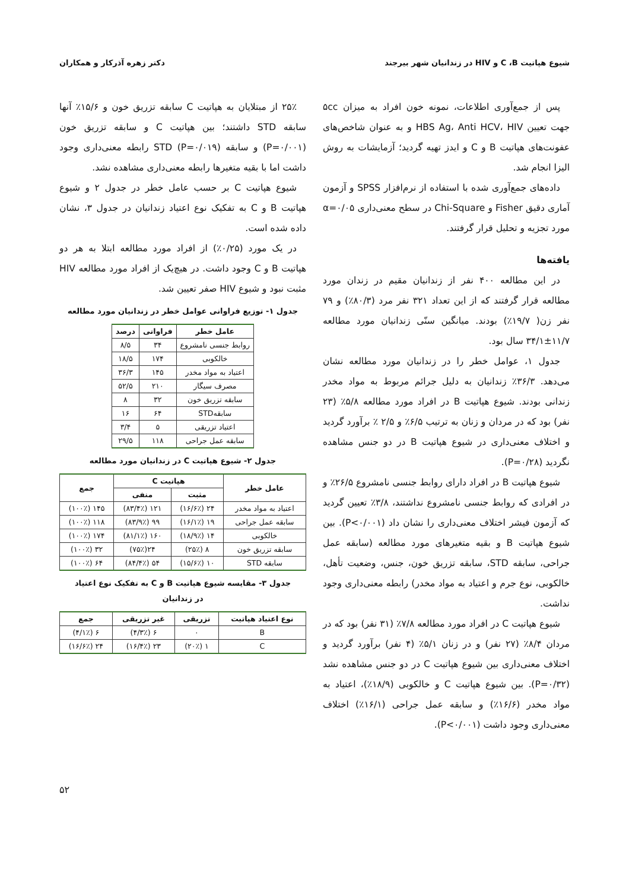شیوع هپاتیت C ،B و HIV در زندانیان شهر بیرجند دکتر زهره آذرکار و همکاران
پس از جمع‌آوری اطلاعات، نمونه خون افراد به میزان ۵cc جهت تعیین HBS Ag، Anti HCV، HIV و به عنوان شاخص‌های عفونت‌های هپاتیت B و C و ایدز تهیه گردید؛ آزمایشات به روش الیزا انجام شد.
داده‌های جمع‌آوری شده با استفاده از نرم‌افزار SPSS و آزمون آماری دقیق Fisher و Chi-Square در سطح معنی‌داری α=۰/۰۵ مورد تجزیه و تحلیل قرار گرفتند.
یافته‌ها
در این مطالعه ۴۰۰ نفر از زندانیان مقیم در زندان مورد مطالعه قرار گرفتند که از این تعداد ۳۲۱ نفر مرد (۸۰/۳٪) و ۷۹ نفر زن( ۱۹/۷٪) بودند. میانگین سنّی زندانیان مورد مطالعه ۱۱/۷±۳۴/۱ سال بود.
جدول ۱، عوامل خطر را در زندانیان مورد مطالعه نشان می‌دهد. ۳۶/۳٪ زندانیان به دلیل جرائم مربوط به مواد مخدر زندانی بودند. شیوع هپاتیت B در افراد مورد مطالعه ۵/۸٪ (۲۳ نفر) بود که در مردان و زنان به ترتیب ۶/۵٪ و ۲/۵ ٪ برآورد گردید و اختلاف معنی‌داری در شیوع هپاتیت B در دو جنس مشاهده نگردید (P=۰/۲۸).
شیوع هپاتیت B در افراد دارای روابط جنسی نامشروع ۲۶/۵٪ و در افرادی که روابط جنسی نامشروع نداشتند، ۳/۸٪ تعیین گردید که آزمون فیشر اختلاف معنی‌داری را نشان داد (P<۰/۰۰۱). بین شیوع هپاتیت B و بقیه متغیرهای مورد مطالعه (سابقه عمل جراحی، سابقه STD، سابقه تزریق خون، جنس، وضعیت تأهل، خالکوبی، نوع جرم و اعتیاد به مواد مخدر) رابطه معنی‌داری وجود نداشت.
شیوع هپاتیت C در افراد مورد مطالعه ۷/۸٪ (۳۱ نفر) بود که در مردان ۸/۴٪ (۲۷ نفر) و در زنان ۵/۱٪ (۴ نفر) برآورد گردید و اختلاف معنی‌داری بین شیوع هپاتیت C در دو جنس مشاهده نشد (P=۰/۳۲). بین شیوع هپاتیت C و خالکوبی (۱۸/۹٪)، اعتیاد به مواد مخدر (۱۶/۶٪) و سابقه عمل جراحی (۱۶/۱٪) اختلاف معنی‌داری وجود داشت (P<۰/۰۰۱).
۲۵٪ از مبتلایان به هپاتیت C سابقه تزریق خون و ۱۵/۶٪ آنها سابقه STD داشتند؛ بین هپاتیت C و سابقه تزریق خون (P=۰/۰۰۱) و سابقه STD (P=۰/۰۱۹) رابطه معنی‌داری وجود داشت اما با بقیه متغیرها رابطه معنی‌داری مشاهده نشد.
شیوع هپاتیت C بر حسب عامل خطر در جدول ۲ و شیوع هپاتیت B و C به تفکیک نوع اعتیاد زندانیان در جدول ۳، نشان داده شده است.
در یک مورد (۰/۲۵٪) از افراد مورد مطالعه ابتلا به هر دو هپاتیت B و C وجود داشت. در هیچ‌یک از افراد مورد مطالعه HIV مثبت نبود و شیوع HIV صفر تعیین شد.
جدول ۱- توزیع فراوانی عوامل خطر در زندانیان مورد مطالعه
| عامل خطر | فراوانی | درصد |
| --- | --- | --- |
| روابط جنسی نامشروع | ۳۴ | ۸/۵ |
| خالکوبی | ۱۷۴ | ۱۸/۵ |
| اعتیاد به مواد مخدر | ۱۴۵ | ۳۶/۳ |
| مصرف سیگار | ۲۱۰ | ۵۲/۵ |
| سابقه تزریق خون | ۳۲ | ۸ |
| سابقهSTD | ۶۴ | ۱۶ |
| اعتیاد تزریقی | ۵ | ۳/۴ |
| سابقه عمل جراحی | ۱۱۸ | ۲۹/۵ |
جدول ۲- شیوع هپاتیت C در زندانیان مورد مطالعه
| عامل خطر | هپاتیت C | | جمع |
| --- | --- | --- | --- |
| | مثبت | منفی | |
| اعتیاد به مواد مخدر | ۲۴ (۱۶/۶٪) | ۱۲۱ (۸۳/۴٪) | ۱۴۵ (۱۰۰٪) |
| سابقه عمل جراحی | ۱۹ (۱۶/۱٪) | ۹۹ (۸۳/۹٪) | ۱۱۸ (۱۰۰٪) |
| خالکوبی | ۱۴ (۱۸/۹٪) | ۱۶۰ (۸۱/۱٪) | ۱۷۴ (۱۰۰٪) |
| سابقه تزریق خون | ۸ (۲۵٪) | ۲۴(۷۵٪) | ۳۲ (۱۰۰٪) |
| سابقه STD | ۱۰ (۱۵/۶٪) | ۵۴ (۸۴/۴٪) | ۶۴ (۱۰۰٪) |
جدول ۳- مقایسه شیوع هپاتیت B و C به تفکیک نوع اعتیاد
در زندانیان
| نوع اعتیاد هپاتیت | تزریقی | غیر تزریقی | جمع |
| --- | --- | --- | --- |
| B | ۰ | ۶ (۴/۳٪) | ۶ (۴/۱٪) |
| C | ۱ (۲۰٪) | ۲۳ (۱۶/۴٪) | ۲۴ (۱۶/۶٪) |
۵۲